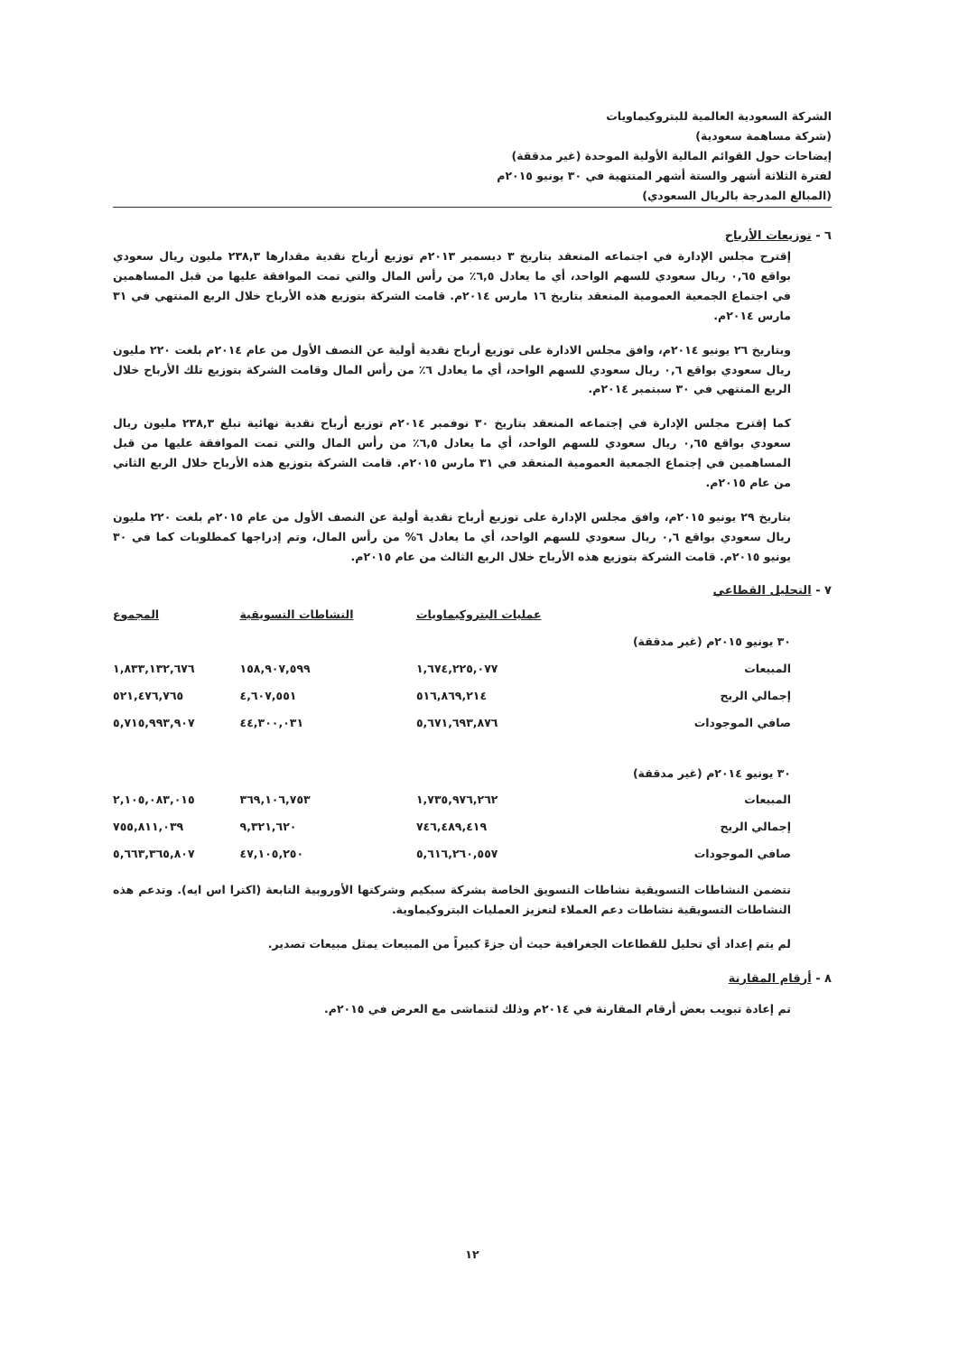الشركة السعودية العالمية للبتروكيماويات
(شركة مساهمة سعودية)
إيضاحات حول القوائم المالية الأولية الموحدة (غير مدققة)
لفترة الثلاثة أشهر والستة أشهر المنتهية في ٣٠ يونيو ٢٠١٥م
(المبالغ المدرجة بالريال السعودي)
٦ - توزيعات الأرباح
إقترح مجلس الإدارة في اجتماعه المنعقد بتاريخ ٣ ديسمبر ٢٠١٣م توزيع أرباح نقدية مقدارها ٢٣٨,٣ مليون ريال سعودي بواقع ٠,٦٥ ريال سعودي للسهم الواحد، أي ما يعادل ٦,٥٪ من رأس المال والتي تمت الموافقة عليها من قبل المساهمين في اجتماع الجمعية العمومية المنعقد بتاريخ ١٦ مارس ٢٠١٤م. قامت الشركة بتوزيع هذه الأرباح خلال الربع المنتهي في ٣١ مارس ٢٠١٤م.
وبتاريخ ٢٦ يونيو ٢٠١٤م، وافق مجلس الادارة على توزيع أرباح نقدية أولية عن النصف الأول من عام ٢٠١٤م بلغت ٢٢٠ مليون ريال سعودي بواقع ٠,٦ ريال سعودي للسهم الواحد، أي ما يعادل ٦٪ من رأس المال وقامت الشركة بتوزيع تلك الأرباح خلال الربع المنتهي في ٣٠ سبتمبر ٢٠١٤م.
كما إقترح مجلس الإدارة في إجتماعه المنعقد بتاريخ ٣٠ نوفمبر ٢٠١٤م توزيع أرباح نقدية نهائية تبلغ ٢٣٨,٣ مليون ريال سعودي بواقع ٠,٦٥ ريال سعودي للسهم الواحد، أي ما يعادل ٦,٥٪ من رأس المال والتي تمت الموافقة عليها من قبل المساهمين في إجتماع الجمعية العمومية المنعقد في ٣١ مارس ٢٠١٥م. قامت الشركة بتوزيع هذه الأرباح خلال الربع الثاني من عام ٢٠١٥م.
بتاريخ ٢٩ يونيو ٢٠١٥م، وافق مجلس الإدارة على توزيع أرباح نقدية أولية عن النصف الأول من عام ٢٠١٥م بلغت ٢٢٠ مليون ريال سعودي بواقع ٠,٦ ريال سعودي للسهم الواحد، أي ما يعادل ٦% من رأس المال، وتم إدراجها كمطلوبات كما في ٣٠ يونيو ٢٠١٥م. قامت الشركة بتوزيع هذه الأرباح خلال الربع الثالث من عام ٢٠١٥م.
٧ - التحليل القطاعي
| | عمليات البتروكيماويات | النشاطات التسويقية | المجموع |
| --- | --- | --- | --- |
| ٣٠ يونيو ٢٠١٥م (غير مدققة) | | | |
| المبيعات | ١,٦٧٤,٢٢٥,٠٧٧ | ١٥٨,٩٠٧,٥٩٩ | ١,٨٣٣,١٣٢,٦٧٦ |
| إجمالي الربح | ٥١٦,٨٦٩,٢١٤ | ٤,٦٠٧,٥٥١ | ٥٢١,٤٧٦,٧٦٥ |
| صافي الموجودات | ٥,٦٧١,٦٩٣,٨٧٦ | ٤٤,٣٠٠,٠٣١ | ٥,٧١٥,٩٩٣,٩٠٧ |
| ٣٠ يونيو ٢٠١٤م (غير مدققة) | | | |
| المبيعات | ١,٧٣٥,٩٧٦,٢٦٢ | ٣٦٩,١٠٦,٧٥٣ | ٢,١٠٥,٠٨٣,٠١٥ |
| إجمالي الربح | ٧٤٦,٤٨٩,٤١٩ | ٩,٣٢١,٦٢٠ | ٧٥٥,٨١١,٠٣٩ |
| صافي الموجودات | ٥,٦١٦,٢٦٠,٥٥٧ | ٤٧,١٠٥,٢٥٠ | ٥,٦٦٣,٣٦٥,٨٠٧ |
تتضمن النشاطات التسويقية نشاطات التسويق الخاصة بشركة سبكيم وشركتها الأوروبية التابعة (اكترا اس ايه). وتدعم هذه النشاطات التسويقية نشاطات دعم العملاء لتعزيز العمليات البتروكيماوية.
لم يتم إعداد أي تحليل للقطاعات الجغرافية حيث أن جزءً كبيراً من المبيعات يمثل مبيعات تصدير.
٨ - أرقام المقارنة
تم إعادة تبويب بعض أرقام المقارنة في ٢٠١٤م وذلك لتتماشى مع العرض في ٢٠١٥م.
١٢